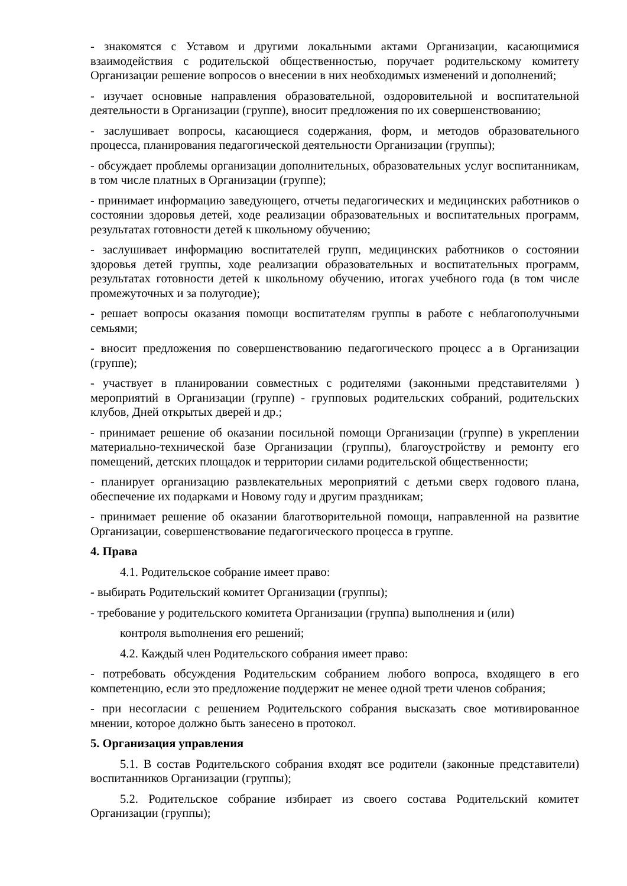- знакомятся с Уставом и другими локальными актами Организации, касающимися взаимодействия с родительской общественностью, поручает родительскому комитету Организации решение вопросов о внесении в них необходимых изменений и дополнений;
- изучает основные направления образовательной, оздоровительной и воспитательной деятельности в Организации (группе), вносит предложения по их совершенствованию;
- заслушивает вопросы, касающиеся содержания, форм, и методов образовательного процесса, планирования педагогической деятельности Организации (группы);
- обсуждает проблемы организации дополнительных, образовательных услуг воспитанникам, в том числе платных в Организации (группе);
- принимает информацию заведующего, отчеты педагогических и медицинских работников о состоянии здоровья детей, ходе реализации образовательных и воспитательных программ, результатах готовности детей к школьному обучению;
- заслушивает информацию воспитателей групп, медицинских работников о состоянии здоровья детей группы, ходе реализации образовательных и воспитательных программ, результатах готовности детей к школьному обучению, итогах учебного года (в том числе промежуточных и за полугодие);
- решает вопросы оказания помощи воспитателям группы в работе с неблагополучными семьями;
- вносит предложения по совершенствованию педагогического процесс а в Организации (группе);
- участвует в планировании совместных с родителями (законными представителями ) мероприятий в Организации (группе) - групповых родительских собраний, родительских клубов, Дней открытых дверей и др.;
- принимает решение об оказании посильной помощи Организации (группе) в укреплении материально-технической базе Организации (группы), благоустройству и ремонту его помещений, детских площадок и территории силами родительской общественности;
- планирует организацию развлекательных мероприятий с детьми сверх годового плана, обеспечение их подарками и Новому году и другим праздникам;
- принимает решение об оказании благотворительной помощи, направленной на развитие Организации, совершенствование педагогического процесса в группе.
4. Права
4.1. Родительское собрание имеет право:
- выбирать Родительский комитет Организации (группы);
- требование у родительского комитета Организации (группа) выполнения и (или)
контроля вьmолнения его решений;
4.2. Каждый член Родительского собрания имеет право:
- потребовать обсуждения Родительским собранием любого вопроса, входящего в его компетенцию, если это предложение поддержит не менее одной трети членов собрания;
- при несогласии с решением Родительского собрания высказать свое мотивированное мнении, которое должно быть занесено в протокол.
5. Организация управления
5.1. В состав Родительского собрания входят все родители (законные представители) воспитанников Организации (группы);
5.2. Родительское собрание избирает из своего состава Родительский комитет Организации (группы);